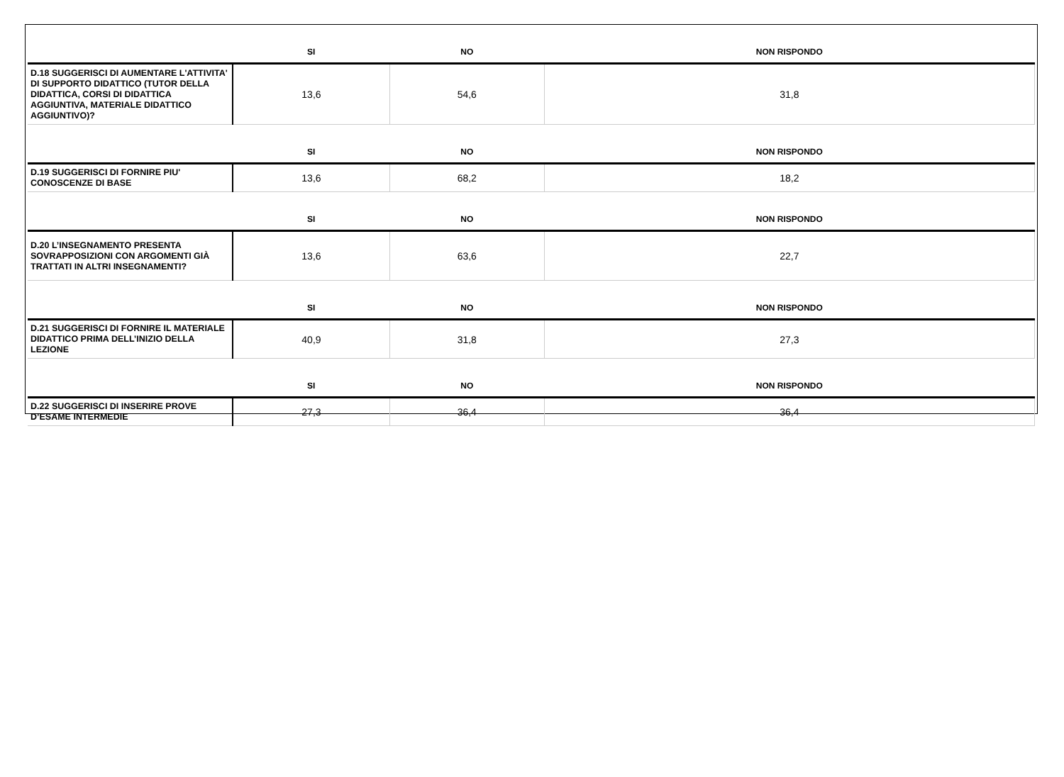| | SI | NO | NON RISPONDO |
| --- | --- | --- | --- |
| D.18 SUGGERISCI DI AUMENTARE L'ATTIVITA' DI SUPPORTO DIDATTICO (TUTOR DELLA DIDATTICA, CORSI DI DIDATTICA AGGIUNTIVA, MATERIALE DIDATTICO AGGIUNTIVO)? | 13,6 | 54,6 | 31,8 |
| | SI | NO | NON RISPONDO |
| D.19 SUGGERISCI DI FORNIRE PIU' CONOSCENZE DI BASE | 13,6 | 68,2 | 18,2 |
| | SI | NO | NON RISPONDO |
| D.20 L’INSEGNAMENTO PRESENTA SOVRAPPOSIZIONI CON ARGOMENTI GIÀ TRATTATI IN ALTRI INSEGNAMENTI? | 13,6 | 63,6 | 22,7 |
| | SI | NO | NON RISPONDO |
| D.21 SUGGERISCI DI FORNIRE IL MATERIALE DIDATTICO PRIMA DELL’INIZIO DELLA LEZIONE | 40,9 | 31,8 | 27,3 |
| | SI | NO | NON RISPONDO |
| D.22 SUGGERISCI DI INSERIRE PROVE D’ESAME INTERMEDIE | 27,3 | 36,4 | 36,4 |